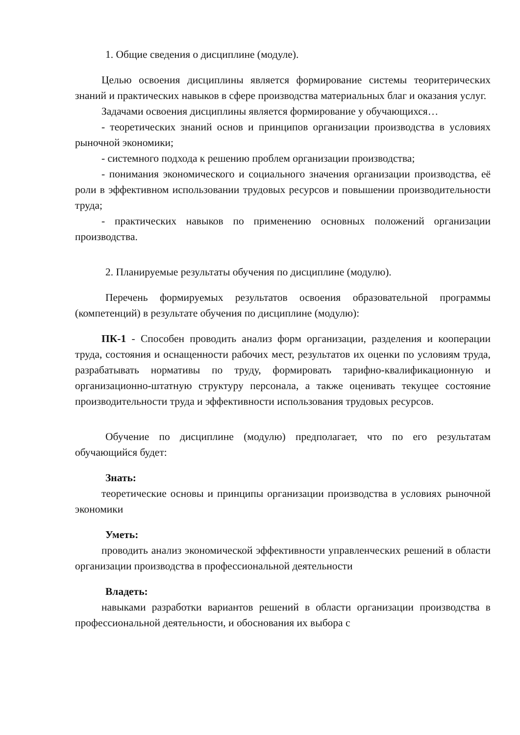1. Общие сведения о дисциплине (модуле).
Целью освоения дисциплины является формирование системы теоритерических знаний и практических навыков в сфере производства материальных благ и оказания услуг.
Задачами освоения дисциплины является формирование у обучающихся…
- теоретических знаний основ и принципов организации производства в условиях рыночной экономики;
- системного подхода к решению проблем организации производства;
- понимания экономического и социального значения организации производства, её роли в эффективном использовании трудовых ресурсов и повышении производительности труда;
- практических навыков по применению основных положений организации производства.
2. Планируемые результаты обучения по дисциплине (модулю).
Перечень формируемых результатов освоения образовательной программы (компетенций) в результате обучения по дисциплине (модулю):
ПК-1 - Способен проводить анализ форм организации, разделения и кооперации труда, состояния и оснащенности рабочих мест, результатов их оценки по условиям труда, разрабатывать нормативы по труду, формировать тарифно-квалификационную и организационно-штатную структуру персонала, а также оценивать текущее состояние производительности труда и эффективности использования трудовых ресурсов.
Обучение по дисциплине (модулю) предполагает, что по его результатам обучающийся будет:
Знать:
теоретические основы и принципы организации производства в условиях рыночной экономики
Уметь:
проводить анализ экономической эффективности управленческих решений в области организации производства в профессиональной деятельности
Владеть:
навыками разработки вариантов решений в области организации производства в профессиональной деятельности, и обоснования их выбора с